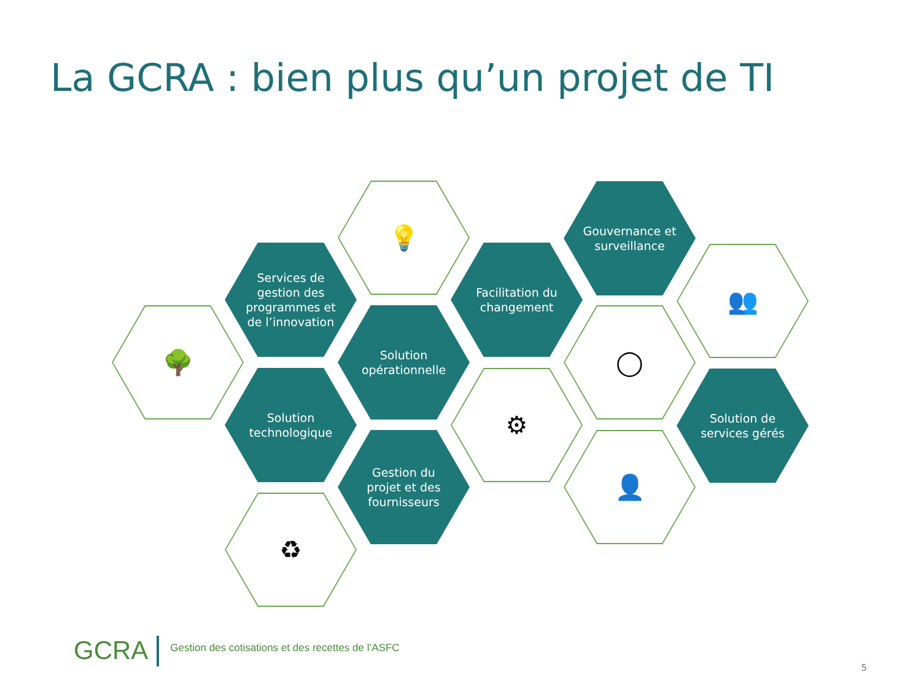La GCRA : bien plus qu’un projet de TI
🌳
Services de
gestion des
programmes et
de l’innovation
💡
Solution
opérationnelle
Solution
technologique
Gestion du
projet et des
fournisseurs
♻
Facilitation du
changement
⚙
Gouvernance et
surveillance
◯
👤
👥
Solution de
services gérés
GCRA
Gestion des cotisations et des recettes de l’ASFC
5